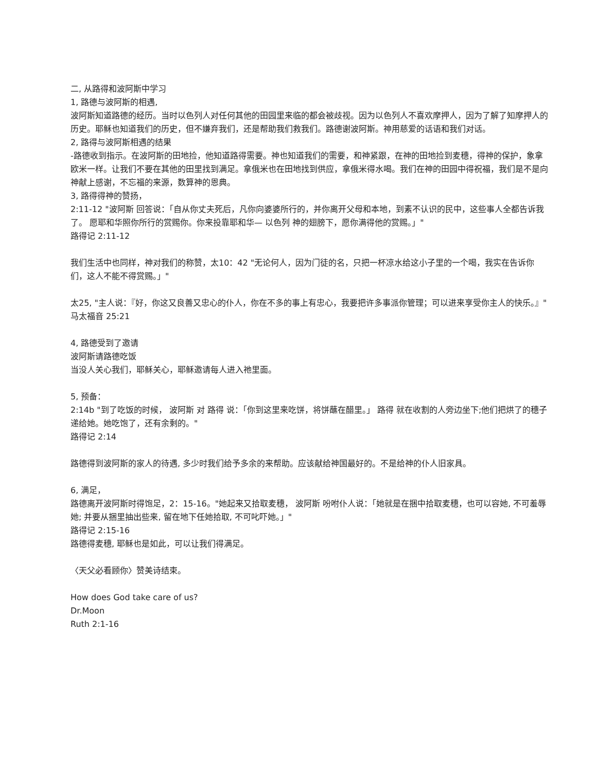二, 从路得和波阿斯中学习
1, 路德与波阿斯的相遇,
波阿斯知道路德的经历。当时以色列人对任何其他的田园里来临的都会被歧视。因为以色列人不喜欢摩押人，因为了解了知摩押人的历史。耶稣也知道我们的历史，但不嫌弃我们，还是帮助我们救我们。路德谢波阿斯。神用慈爱的话语和我们对话。
2, 路得与波阿斯相遇的结果
-路德收到指示。在波阿斯的田地捡，他知道路得需要。神也知道我们的需要，和神紧跟，在神的田地捡到麦穗，得神的保护，象拿欧米一样。让我们不要在其他的田里找到满足。拿俄米也在田地找到供应，拿俄米得水喝。我们在神的田园中得祝福，我们是不是向神献上感谢，不忘福的来源，数算神的恩典。
3, 路得得神的赞扬，
2:11-12 "波阿斯 回答说：「自从你丈夫死后，凡你向婆婆所行的，并你离开父母和本地，到素不认识的民中，这些事人全都告诉我了。 愿耶和华照你所行的赏赐你。你来投靠耶和华— 以色列 神的翅膀下，愿你满得他的赏赐。」"
路得记 2:11-12
我们生活中也同样，神对我们的称赞，太10：42 "无论何人，因为门徒的名，只把一杯凉水给这小子里的一个喝，我实在告诉你们，这人不能不得赏赐。」"
太25, "主人说：『好，你这又良善又忠心的仆人，你在不多的事上有忠心，我要把许多事派你管理；可以进来享受你主人的快乐。』"
马太福音 25:21
4, 路德受到了邀请
波阿斯请路德吃饭
当没人关心我们，耶稣关心，耶稣邀请每人进入祂里面。
5, 预备：
2:14b "到了吃饭的时候， 波阿斯 对 路得 说：「你到这里来吃饼，将饼蘸在醋里。」 路得 就在收割的人旁边坐下;他们把烘了的穗子递给她。她吃饱了，还有余剩的。"
路得记 2:14
路德得到波阿斯的家人的待遇, 多少时我们给予多余的来帮助。应该献给神国最好的。不是给神的仆人旧家具。
6, 满足，
路德离开波阿斯时得饱足，2：15-16。"她起来又拾取麦穗， 波阿斯 吩咐仆人说：「她就是在捆中拾取麦穗，也可以容她, 不可羞辱她; 并要从捆里抽出些来, 留在地下任她拾取, 不可叱吓她。」"
路得记 2:15-16
路德得麦穗, 耶稣也是如此，可以让我们得满足。
〈天父必看顾你〉赞美诗结束。
How does God take care of us?
Dr.Moon
Ruth 2:1-16